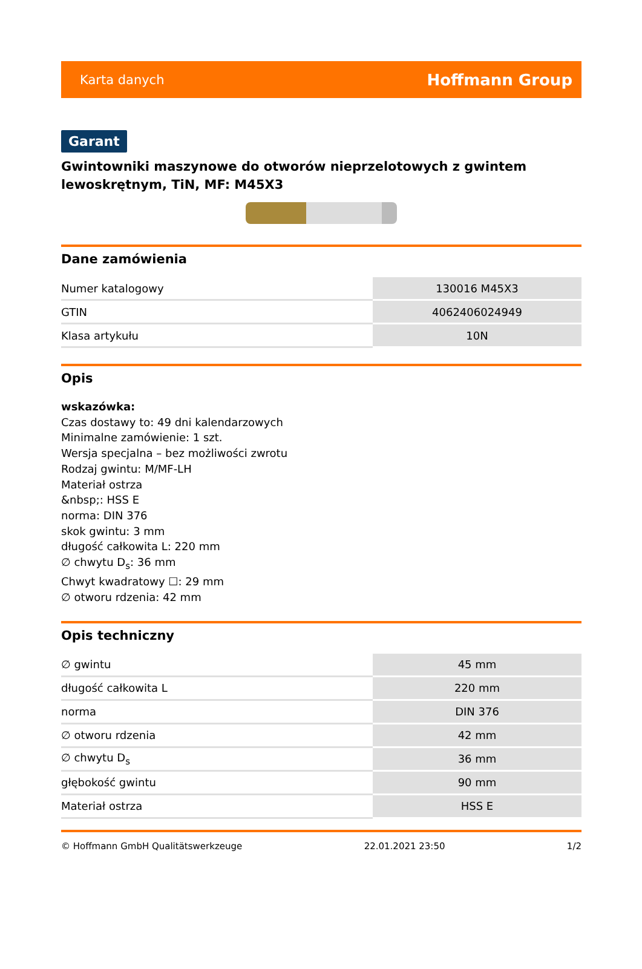Karta danych Hoffmann Group
Garant
Gwintowniki maszynowe do otworów nieprzelotowych z gwintem lewoskrętnym, TiN, MF: M45X3
Dane zamówienia
| Numer katalogowy | 130016 M45X3 |
| GTIN | 4062406024949 |
| Klasa artykułu | 10N |
Opis
wskazówka:
Czas dostawy to: 49 dni kalendarzowych
Minimalne zamówienie: 1 szt.
Wersja specjalna – bez możliwości zwrotu
Rodzaj gwintu: M/MF-LH
Materiał ostrza
&nbsp;: HSS E
norma: DIN 376
skok gwintu: 3 mm
długość całkowita L: 220 mm
∅ chwytu D<sub>s</sub>: 36 mm
Chwyt kwadratowy ☐: 29 mm
∅ otworu rdzenia: 42 mm
Opis techniczny
| ∅ gwintu | 45 mm |
| długość całkowita L | 220 mm |
| norma | DIN 376 |
| ∅ otworu rdzenia | 42 mm |
| ∅ chwytu D<sub>s</sub> | 36 mm |
| głębokość gwintu | 90 mm |
| Materiał ostrza | HSS E |
© Hoffmann GmbH Qualitätswerkzeuge 22.01.2021 23:50 1/2